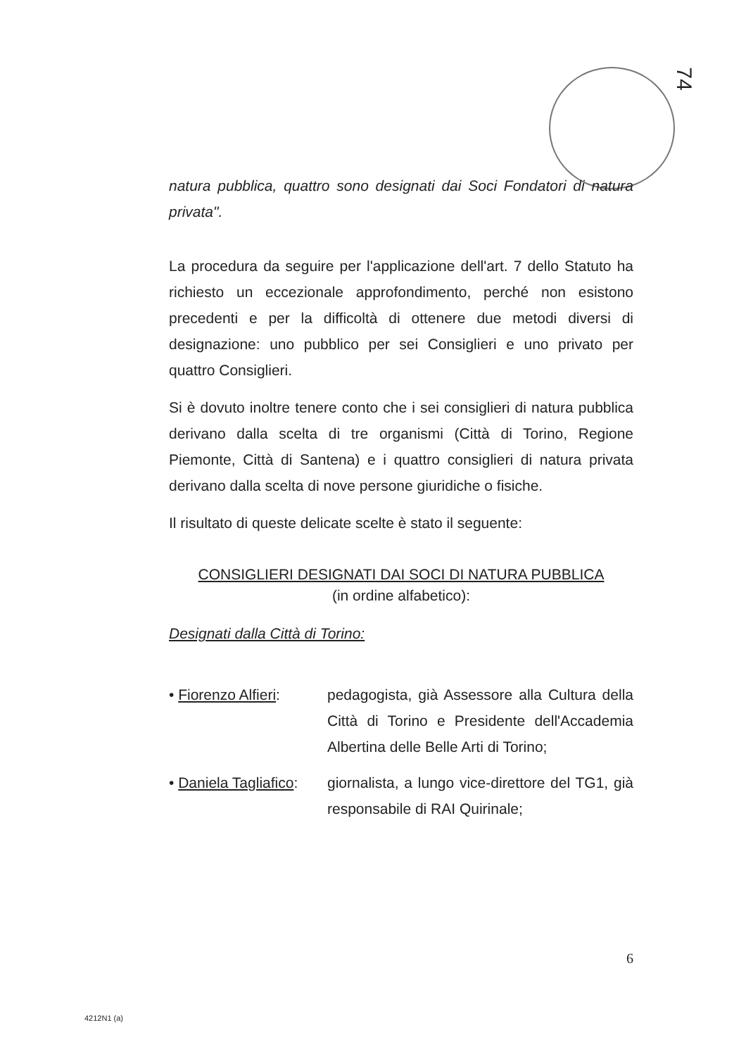74
natura pubblica, quattro sono designati dai Soci Fondatori di natura privata".
La procedura da seguire per l'applicazione dell'art. 7 dello Statuto ha richiesto un eccezionale approfondimento, perché non esistono precedenti e per la difficoltà di ottenere due metodi diversi di designazione: uno pubblico per sei Consiglieri e uno privato per quattro Consiglieri.
Si è dovuto inoltre tenere conto che i sei consiglieri di natura pubblica derivano dalla scelta di tre organismi (Città di Torino, Regione Piemonte, Città di Santena) e i quattro consiglieri di natura privata derivano dalla scelta di nove persone giuridiche o fisiche.
Il risultato di queste delicate scelte è stato il seguente:
CONSIGLIERI DESIGNATI DAI SOCI DI NATURA PUBBLICA
(in ordine alfabetico):
Designati dalla Città di Torino:
• Fiorenzo Alfieri:
pedagogista, già Assessore alla Cultura della Città di Torino e Presidente dell'Accademia Albertina delle Belle Arti di Torino;
• Daniela Tagliafico:
giornalista, a lungo vice-direttore del TG1, già responsabile di RAI Quirinale;
6
4212N1 (a)